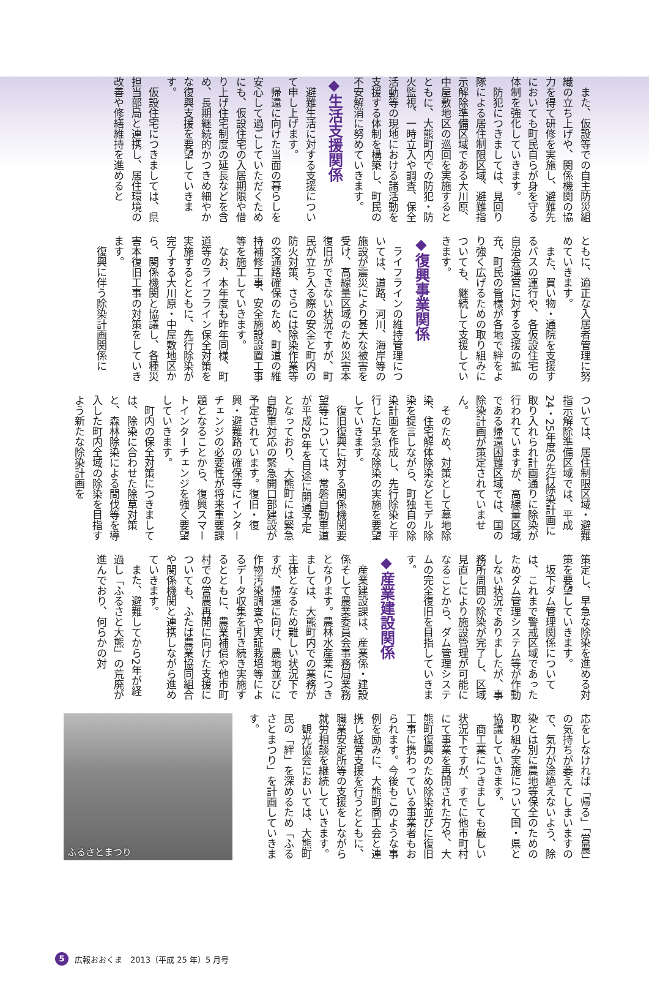また、仮設等での自主防災組織の立ち上げや、関係機関の協力を得て研修を実施し、避難先においても町民自らが身を守る体制を強化していきます。
防犯につきましては、見回り隊による居住制限区域、避難指示解除準備区域である大川原、中屋敷地区の巡回を実施するとともに、大熊町内での防犯・防火監視、一時立入や調査、保全活動等の現地における諸活動を支援する体制を構築し、町民の不安解消に努めていきます。
◆生活支援関係
避難生活に対する支援について申し上げます。
帰還に向けた当面の暮らしを安心して過ごしていただくためにも、仮設住宅の入居期限や借り上げ住宅制度の延長などを含め、長期継続的かつきめ細やかな復興支援を要望していきます。
仮設住宅につきましては、県担当部局と連携し、居住環境の改善や修繕維持を進めると
ともに、適正な入居者管理に努めていきます。
また、買い物・通院を支援するバスの運行や、各仮設住宅の自治会運営に対する支援の拡充、町民の皆様が各地で絆をより強く広げるための取り組みについても、継続して支援していきます。
◆復興事業関係
ライフラインの維持管理については、道路、河川、海岸等の施設が震災により甚大な被害を受け、高線量区域のため災害本復旧ができない状況ですが、町民が立ち入る際の安全と町内の防火対策、さらには除染作業等の交通路確保のため、町道の維持補修工事、安全施設設置工事等を施工していきます。
なお、本年度も昨年同様、町道等のライフライン保全対策を実施するとともに、先行除染が完了する大川原・中屋敷地区から、関係機関と協議し、各種災害本復旧工事の対策をしていきます。
復興に伴う除染計画関係に
ついては、居住制限区域・避難指示解除準備区域では、平成24・25年度の先行除染計画に取り入れられ計画通りに除染が行われていますが、高線量区域である帰還困難区域では、国の除染計画が策定されていません。
そのため、対策として墓地除染、住宅解体除染などモデル除染を提言しながら、町独自の除染計画を作成し、先行除染と平行した早急な除染の実施を要望していきます。
復旧復興に対する関係機関要望等については、常磐自動車道が平成26年を目途に開通予定となっており、大熊町には緊急自動車対応の緊急開口部建設が予定されています。復旧・復興・避難路の確保等にインターチェンジの必要性が将来重要課題となることから、復興スマートインターチェンジを強く要望していきます。
町内の保全対策につきましては、除染に合わせた除草対策と、森林除染による間伐等を導入した町内全域の除染を目指すよう新たな除染計画を
策定し、早急な除染を進める対策を要望していきます。
坂下ダム管理関係については、これまで警戒区域であったためダム管理システム等が作動しない状況でありましたが、事務所周囲の除染が完了し、区域見直しにより施設管理が可能になることから、ダム管理システムの完全復旧を目指していきます。
◆産業建設関係
産業建設課は、産業係・建設係そして農業委員会事務局業務となります。農林水産業につきましては、大熊町内での業務が主体となるため難しい状況下ですが、帰還に向け、農地並びに作物汚染調査や実証栽培等によるデータ収集を引き続き実施するとともに、農業補償や他市町村での営農再開に向けた支援についても、ふたば農業協同組合や関係機関と連携しながら進めていきます。
また、避難してから2年が経過し「ふるさと大熊」の荒廃が進んでおり、何らかの対
応をしなければ「帰る」「営農」の気持ちが萎えてしまいますので、気力が途絶えないよう、除染とは別に農地等保全のための取り組み実施について国・県と協議していきます。
商工業につきましても厳しい状況下ですが、すでに他市町村にて事業を再開された方や、大熊町復興のため除染並びに復旧工事に携わっている事業者もおられます。今後もこのような事例を励みに、大熊町商工会と連携し経営支援を行うとともに、職業安定所等の支援をしながら就労相談を継続していきます。
観光協会においては、大熊町民の「絆」を深めるため「ふるさとまつり」を計画していきます。
ふるさとまつり
5 広報おおくま　2013（平成 25 年）5 月号